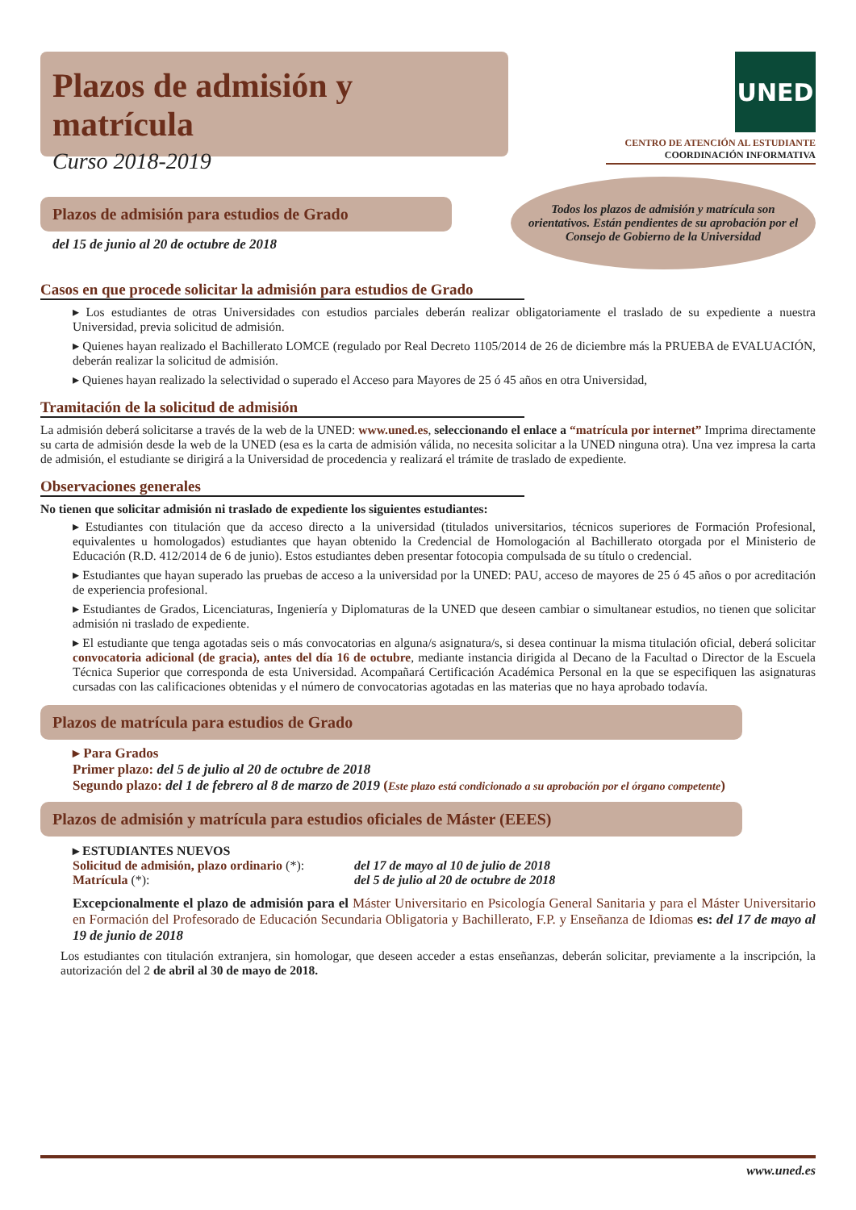Plazos de admisión y matrícula
Curso 2018-2019
UNED
CENTRO DE ATENCIÓN AL ESTUDIANTE
COORDINACIÓN INFORMATIVA
Plazos de admisión para estudios de Grado
del 15 de junio al 20 de octubre de 2018
Todos los plazos de admisión y matrícula son orientativos. Están pendientes de su aprobación por el Consejo de Gobierno de la Universidad
Casos en que procede solicitar la admisión para estudios de Grado
▸ Los estudiantes de otras Universidades con estudios parciales deberán realizar obligatoriamente el traslado de su expediente a nuestra Universidad, previa solicitud de admisión.
▸ Quienes hayan realizado el Bachillerato LOMCE (regulado por Real Decreto 1105/2014 de 26 de diciembre más la PRUEBA de EVALUACIÓN, deberán realizar la solicitud de admisión.
▸ Quienes hayan realizado la selectividad o superado el Acceso para Mayores de 25 ó 45 años en otra Universidad,
Tramitación de la solicitud de admisión
La admisión deberá solicitarse a través de la web de la UNED: www.uned.es, seleccionando el enlace a “matrícula por internet” Imprima directamente su carta de admisión desde la web de la UNED (esa es la carta de admisión válida, no necesita solicitar a la UNED ninguna otra). Una vez impresa la carta de admisión, el estudiante se dirigirá a la Universidad de procedencia y realizará el trámite de traslado de expediente.
Observaciones generales
No tienen que solicitar admisión ni traslado de expediente los siguientes estudiantes:
▸ Estudiantes con titulación que da acceso directo a la universidad (titulados universitarios, técnicos superiores de Formación Profesional, equivalentes u homologados) estudiantes que hayan obtenido la Credencial de Homologación al Bachillerato otorgada por el Ministerio de Educación (R.D. 412/2014 de 6 de junio). Estos estudiantes deben presentar fotocopia compulsada de su título o credencial.
▸ Estudiantes que hayan superado las pruebas de acceso a la universidad por la UNED: PAU, acceso de mayores de 25 ó 45 años o por acreditación de experiencia profesional.
▸ Estudiantes de Grados, Licenciaturas, Ingeniería y Diplomaturas de la UNED que deseen cambiar o simultanear estudios, no tienen que solicitar admisión ni traslado de expediente.
▸ El estudiante que tenga agotadas seis o más convocatorias en alguna/s asignatura/s, si desea continuar la misma titulación oficial, deberá solicitar convocatoria adicional (de gracia), antes del día 16 de octubre, mediante instancia dirigida al Decano de la Facultad o Director de la Escuela Técnica Superior que corresponda de esta Universidad. Acompañará Certificación Académica Personal en la que se especifiquen las asignaturas cursadas con las calificaciones obtenidas y el número de convocatorias agotadas en las materias que no haya aprobado todavía.
Plazos de matrícula para estudios de Grado
▸ Para Grados
Primer plazo: del 5 de julio al 20 de octubre de 2018
Segundo plazo: del 1 de febrero al 8 de marzo de 2019 (Este plazo está condicionado a su aprobación por el órgano competente)
Plazos de admisión y matrícula para estudios oficiales de Máster (EEES)
▸ ESTUDIANTES NUEVOS
Solicitud de admisión, plazo ordinario (*): del 17 de mayo al 10 de julio de 2018
Matrícula (*): del 5 de julio al 20 de octubre de 2018
Excepcionalmente el plazo de admisión para el Máster Universitario en Psicología General Sanitaria y para el Máster Universitario en Formación del Profesorado de Educación Secundaria Obligatoria y Bachillerato, F.P. y Enseñanza de Idiomas es: del 17 de mayo al 19 de junio de 2018
Los estudiantes con titulación extranjera, sin homologar, que deseen acceder a estas enseñanzas, deberán solicitar, previamente a la inscripción, la autorización del 2 de abril al 30 de mayo de 2018.
www.uned.es